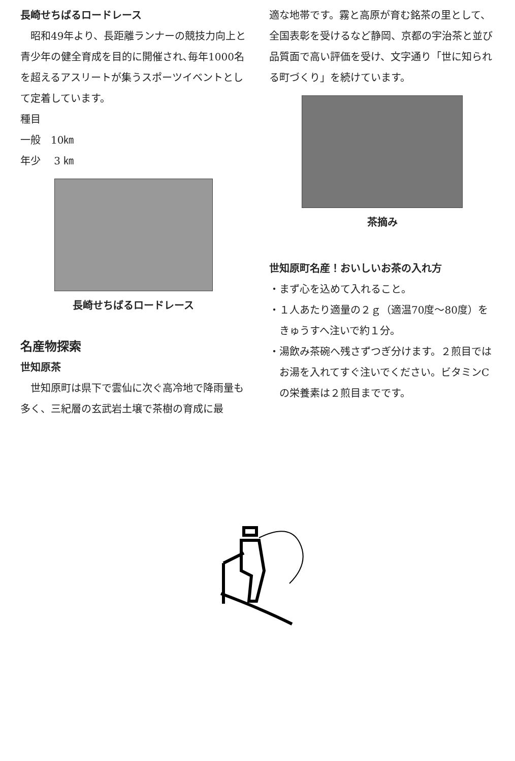長崎せちばるロードレース
　昭和49年より、長距離ランナーの競技力向上と青少年の健全育成を目的に開催され､毎年1000名を超えるアスリートが集うスポーツイベントとして定着しています。
種目
一般　10㎞
年少　 3 ㎞
長崎せちばるロードレース
名産物探索
世知原茶
　世知原町は県下で雲仙に次ぐ高冷地で降雨量も多く、三紀層の玄武岩土壌で茶樹の育成に最
適な地帯です。霧と高原が育む銘茶の里として、全国表彰を受けるなど静岡、京都の宇治茶と並び品質面で高い評価を受け、文字通り「世に知られる町づくり」を続けています。
茶摘み
世知原町名産！おいしいお茶の入れ方
・まず心を込めて入れること。
・１人あたり適量の２ｇ（適温70度～80度）をきゅうすへ注いで約１分。
・湯飲み茶碗へ残さずつぎ分けます。２煎目ではお湯を入れてすぐ注いでください。ビタミンCの栄養素は２煎目までです。